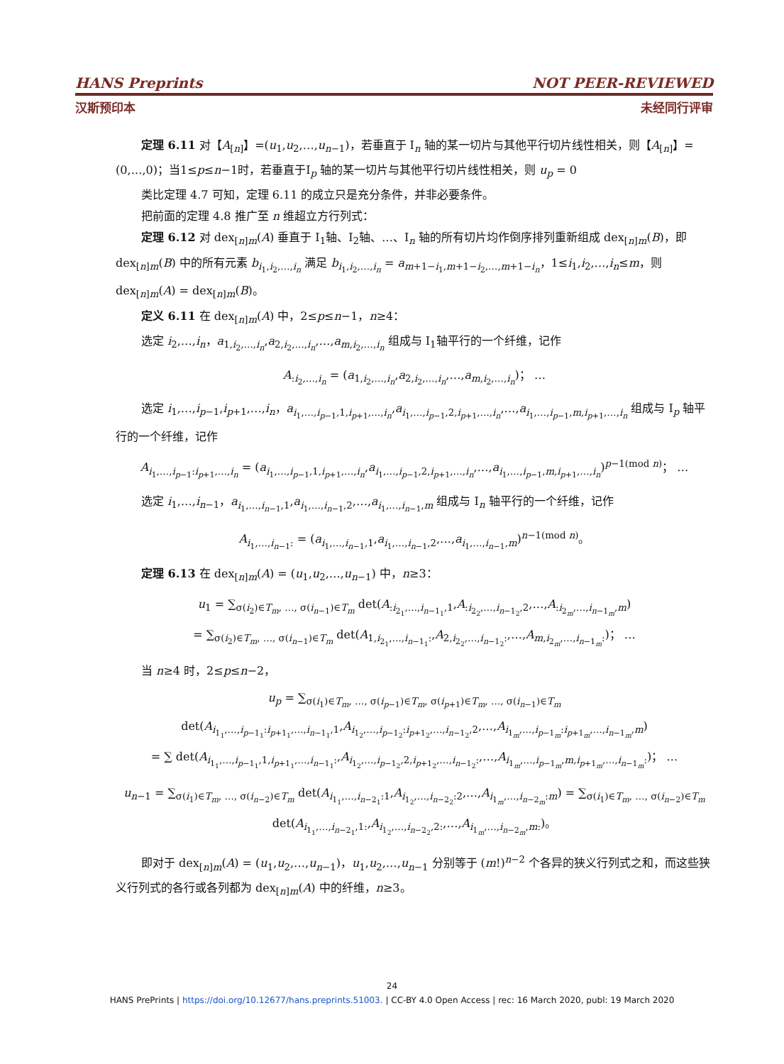HANS Preprints NOT PEER-REVIEWED
汉斯预印本 未经同行评审
定理 6.11 对【A<sub>[n]</sub>】=(u<sub>1</sub>,u<sub>2</sub>,…,u<sub>n−1</sub>)，若垂直于 I<sub>n</sub> 轴的某一切片与其他平行切片线性相关，则【A<sub>[n]</sub>】=(0,…,0)；当1≤p≤n−1时，若垂直于I<sub>p</sub> 轴的某一切片与其他平行切片线性相关，则 u<sub>p</sub> = 0
类比定理 4.7 可知，定理 6.11 的成立只是充分条件，并非必要条件。
把前面的定理 4.8 推广至 n 维超立方行列式：
定理 6.12 对 dex<sub>[n]m</sub>(A) 垂直于 I<sub>1</sub>轴、I<sub>2</sub>轴、…、I<sub>n</sub> 轴的所有切片均作倒序排列重新组成 dex<sub>[n]m</sub>(B)，即 dex<sub>[n]m</sub>(B) 中的所有元素 b<sub>i<sub>1</sub>,i<sub>2</sub>,…,i<sub>n</sub></sub> 满足 b<sub>i<sub>1</sub>,i<sub>2</sub>,…,i<sub>n</sub></sub> = a<sub>m+1−i<sub>1</sub>,m+1−i<sub>2</sub>,…,m+1−i<sub>n</sub></sub>，1≤i<sub>1</sub>,i<sub>2</sub>,…,i<sub>n</sub>≤m，则 dex<sub>[n]m</sub>(A) = dex<sub>[n]m</sub>(B)。
定义 6.11 在 dex<sub>[n]m</sub>(A) 中，2≤p≤n−1，n≥4：
选定 i<sub>2</sub>,…,i<sub>n</sub>，a<sub>1,i<sub>2</sub>,…,i<sub>n</sub></sub>,a<sub>2,i<sub>2</sub>,…,i<sub>n</sub></sub>,…,a<sub>m,i<sub>2</sub>,…,i<sub>n</sub></sub> 组成与 I<sub>1</sub>轴平行的一个纤维，记作
A<sub>:i<sub>2</sub>,…,i<sub>n</sub></sub> = (a<sub>1,i<sub>2</sub>,…,i<sub>n</sub></sub>,a<sub>2,i<sub>2</sub>,…,i<sub>n</sub></sub>,…,a<sub>m,i<sub>2</sub>,…,i<sub>n</sub></sub>)； …
选定 i<sub>1</sub>,…,i<sub>p−1</sub>,i<sub>p+1</sub>,…,i<sub>n</sub>，a<sub>i<sub>1</sub>,…,i<sub>p−1</sub>,1,i<sub>p+1</sub>,…,i<sub>n</sub></sub>,a<sub>i<sub>1</sub>,…,i<sub>p−1</sub>,2,i<sub>p+1</sub>,…,i<sub>n</sub></sub>,…,a<sub>i<sub>1</sub>,…,i<sub>p−1</sub>,m,i<sub>p+1</sub>,…,i<sub>n</sub></sub> 组成与 I<sub>p</sub> 轴平行的一个纤维，记作
A<sub>i<sub>1</sub>,…,i<sub>p−1</sub>:i<sub>p+1</sub>,…,i<sub>n</sub></sub> = (a<sub>i<sub>1</sub>,…,i<sub>p−1</sub>,1,i<sub>p+1</sub>,…,i<sub>n</sub></sub>,a<sub>i<sub>1</sub>,…,i<sub>p−1</sub>,2,i<sub>p+1</sub>,…,i<sub>n</sub></sub>,…,a<sub>i<sub>1</sub>,…,i<sub>p−1</sub>,m,i<sub>p+1</sub>,…,i<sub>n</sub></sub>)<sup>p−1(mod n)</sup>； …
选定 i<sub>1</sub>,…,i<sub>n−1</sub>，a<sub>i<sub>1</sub>,…,i<sub>n−1</sub>,1</sub>,a<sub>i<sub>1</sub>,…,i<sub>n−1</sub>,2</sub>,…,a<sub>i<sub>1</sub>,…,i<sub>n−1</sub>,m</sub> 组成与 I<sub>n</sub> 轴平行的一个纤维，记作
A<sub>i<sub>1</sub>,…,i<sub>n−1</sub>:</sub> = (a<sub>i<sub>1</sub>,…,i<sub>n−1</sub>,1</sub>,a<sub>i<sub>1</sub>,…,i<sub>n−1</sub>,2</sub>,…,a<sub>i<sub>1</sub>,…,i<sub>n−1</sub>,m</sub>)<sup>n−1(mod n)</sup>。
定理 6.13 在 dex<sub>[n]m</sub>(A) = (u<sub>1</sub>,u<sub>2</sub>,…,u<sub>n−1</sub>) 中，n≥3：
u<sub>1</sub> = ∑<sub>σ(i<sub>2</sub>)∈T<sub>m</sub>, …, σ(i<sub>n−1</sub>)∈T<sub>m</sub></sub> det(A<sub>:i<sub>2<sub>1</sub></sub>,…,i<sub>n−1<sub>1</sub></sub>,1</sub>,A<sub>:i<sub>2<sub>2</sub></sub>,…,i<sub>n−1<sub>2</sub></sub>,2</sub>,…,A<sub>:i<sub>2<sub>m</sub></sub>,…,i<sub>n−1<sub>m</sub></sub>,m</sub>)
= ∑<sub>σ(i<sub>2</sub>)∈T<sub>m</sub>, …, σ(i<sub>n−1</sub>)∈T<sub>m</sub></sub> det(A<sub>1,i<sub>2<sub>1</sub></sub>,…,i<sub>n−1<sub>1</sub></sub>:</sub>,A<sub>2,i<sub>2<sub>2</sub></sub>,…,i<sub>n−1<sub>2</sub></sub>:</sub>,…,A<sub>m,i<sub>2<sub>m</sub></sub>,…,i<sub>n−1<sub>m</sub></sub>:</sub>)； …
当 n≥4 时，2≤p≤n−2，
u<sub>p</sub> = ∑<sub>σ(i<sub>1</sub>)∈T<sub>m</sub>, …, σ(i<sub>p−1</sub>)∈T<sub>m</sub>, σ(i<sub>p+1</sub>)∈T<sub>m</sub>, …, σ(i<sub>n−1</sub>)∈T<sub>m</sub></sub> det(A<sub>i<sub>1<sub>1</sub></sub>,…,i<sub>p−1<sub>1</sub></sub>:i<sub>p+1<sub>1</sub></sub>,…,i<sub>n−1<sub>1</sub></sub>,1</sub>,A<sub>i<sub>1<sub>2</sub></sub>,…,i<sub>p−1<sub>2</sub></sub>:i<sub>p+1<sub>2</sub></sub>,…,i<sub>n−1<sub>2</sub></sub>,2</sub>,…,A<sub>i<sub>1<sub>m</sub></sub>,…,i<sub>p−1<sub>m</sub></sub>:i<sub>p+1<sub>m</sub></sub>,…,i<sub>n−1<sub>m</sub></sub>,m</sub>)
= ∑ det(A<sub>i<sub>1<sub>1</sub></sub>,…,i<sub>p−1<sub>1</sub></sub>,1,i<sub>p+1<sub>1</sub></sub>,…,i<sub>n−1<sub>1</sub></sub>:</sub>,A<sub>i<sub>1<sub>2</sub></sub>,…,i<sub>p−1<sub>2</sub></sub>,2,i<sub>p+1<sub>2</sub></sub>,…,i<sub>n−1<sub>2</sub></sub>:</sub>,…,A<sub>i<sub>1<sub>m</sub></sub>,…,i<sub>p−1<sub>m</sub></sub>,m,i<sub>p+1<sub>m</sub></sub>,…,i<sub>n−1<sub>m</sub></sub>:</sub>)； …
u<sub>n−1</sub> = ∑<sub>σ(i<sub>1</sub>)∈T<sub>m</sub>, …, σ(i<sub>n−2</sub>)∈T<sub>m</sub></sub> det(A<sub>i<sub>1<sub>1</sub></sub>,…,i<sub>n−2<sub>1</sub></sub>:1</sub>,A<sub>i<sub>1<sub>2</sub></sub>,…,i<sub>n−2<sub>2</sub></sub>:2</sub>,…,A<sub>i<sub>1<sub>m</sub></sub>,…,i<sub>n−2<sub>m</sub></sub>:m</sub>) = ∑<sub>σ(i<sub>1</sub>)∈T<sub>m</sub>, …, σ(i<sub>n−2</sub>)∈T<sub>m</sub></sub> det(A<sub>i<sub>1<sub>1</sub></sub>,…,i<sub>n−2<sub>1</sub></sub>,1:</sub>,A<sub>i<sub>1<sub>2</sub></sub>,…,i<sub>n−2<sub>2</sub></sub>,2:</sub>,…,A<sub>i<sub>1<sub>m</sub></sub>,…,i<sub>n−2<sub>m</sub></sub>,m:</sub>)。
即对于 dex<sub>[n]m</sub>(A) = (u<sub>1</sub>,u<sub>2</sub>,…,u<sub>n−1</sub>)，u<sub>1</sub>,u<sub>2</sub>,…,u<sub>n−1</sub> 分别等于 (m!)<sup>n−2</sup> 个各异的狭义行列式之和，而这些狭义行列式的各行或各列都为 dex<sub>[n]m</sub>(A) 中的纤维，n≥3。
24
HANS PrePrints | https://doi.org/10.12677/hans.preprints.51003. | CC-BY 4.0 Open Access | rec: 16 March 2020, publ: 19 March 2020